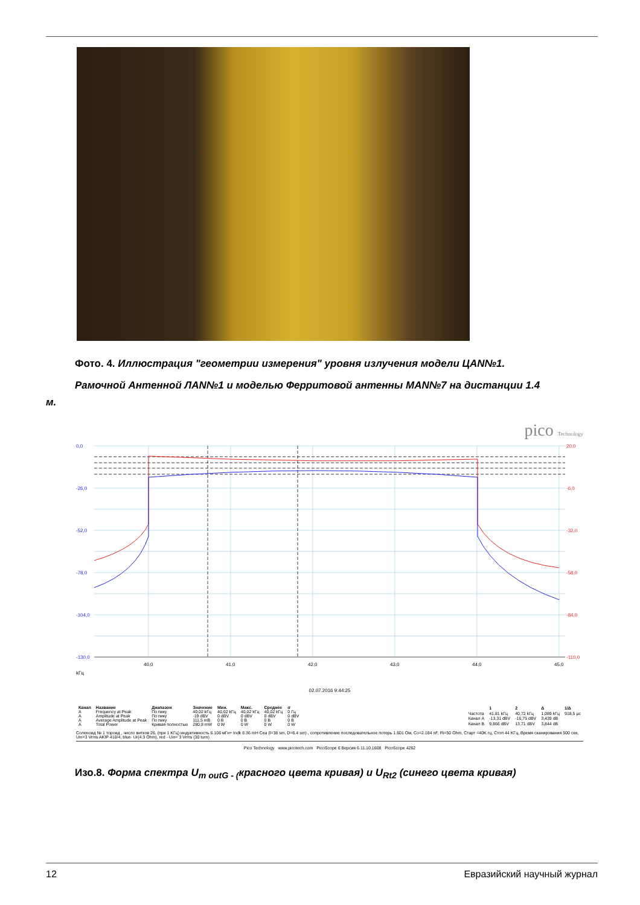Фото. 4. Иллюстрация "геометрии измерения" уровня излучения модели ЦАN№1.
Рамочной Антенной ЛАN№1 и моделью Ферритовой антенны МАN№7 на дистанции 1.4
м.
pico Technology
0,0
-26,0
-52,0
-78,0
-104,0
-130,0
20,0
-6,0
-32,0
-58,0
-84,0
-110,0
40,0
41,0
42,0
43,0
44,0
45,0
kГц
02.07.2016 9:44:25
| Канал | Название | Диапазон | Значение | Мин. | Макс. | Среднее | σ |
| --- | --- | --- | --- | --- | --- | --- | --- |
| A | Frequency at Peak | По пику | 40,02 kГц | 40,02 kГц | 40,02 kГц | 40,02 kГц | 0 Гц |
| A | Amplitude at Peak | По пику | -19 dBV | 0 dBV | 0 dBV | 0 dBV | 0 dBV |
| A | Average Amplitude at Peak | По пику | 111,5 mB | 0 B | 0 B | 0 B | 0 B |
| A | Total Power | Кривая полностью | 280,8 mW | 0 W | 0 W | 0 W | 0 W |
| | 1 | 2 | Δ | 1/Δ |
| --- | --- | --- | --- | --- |
| Частота | 41,81 kГц | 40,72 kГц | 1,089 kГц | 918,5 µс |
| Канал A | -13,31 dBV | -16,75 dBV | 3,439 dB | |
| Канал B | 9,866 dBV | 13,71 dBV | 3,844 dB | |
Соленоид № 1 тороид , число витков 26, (при 1 KГц) индуктивность 6.106 мГн+ Indk 6.36 mH Cea (l=38 sm, D=6.4 sm) , сопротивление последовательное потерь 1.601 Ом, Co=2.184 nF, Ri=50 Ohm, Старт =40K гц, Стоп 44 KГц, Время сканирования 500 сек, Uin=3 Vrms AKIP 410/4, blue- Ur(4.3 Ohm), red - Uin= 3 Vrms (30 turn)
Pico Technology www.picotech.com PicoScope 6 Версия 6.11.10.1608 PicoScope 4262
Изо.8. Форма спектра U<sub>m outG - (</sub>красного цвета кривая) и U<sub>Rt2</sub> (синего цвета кривая)
12 Евразийский научный журнал